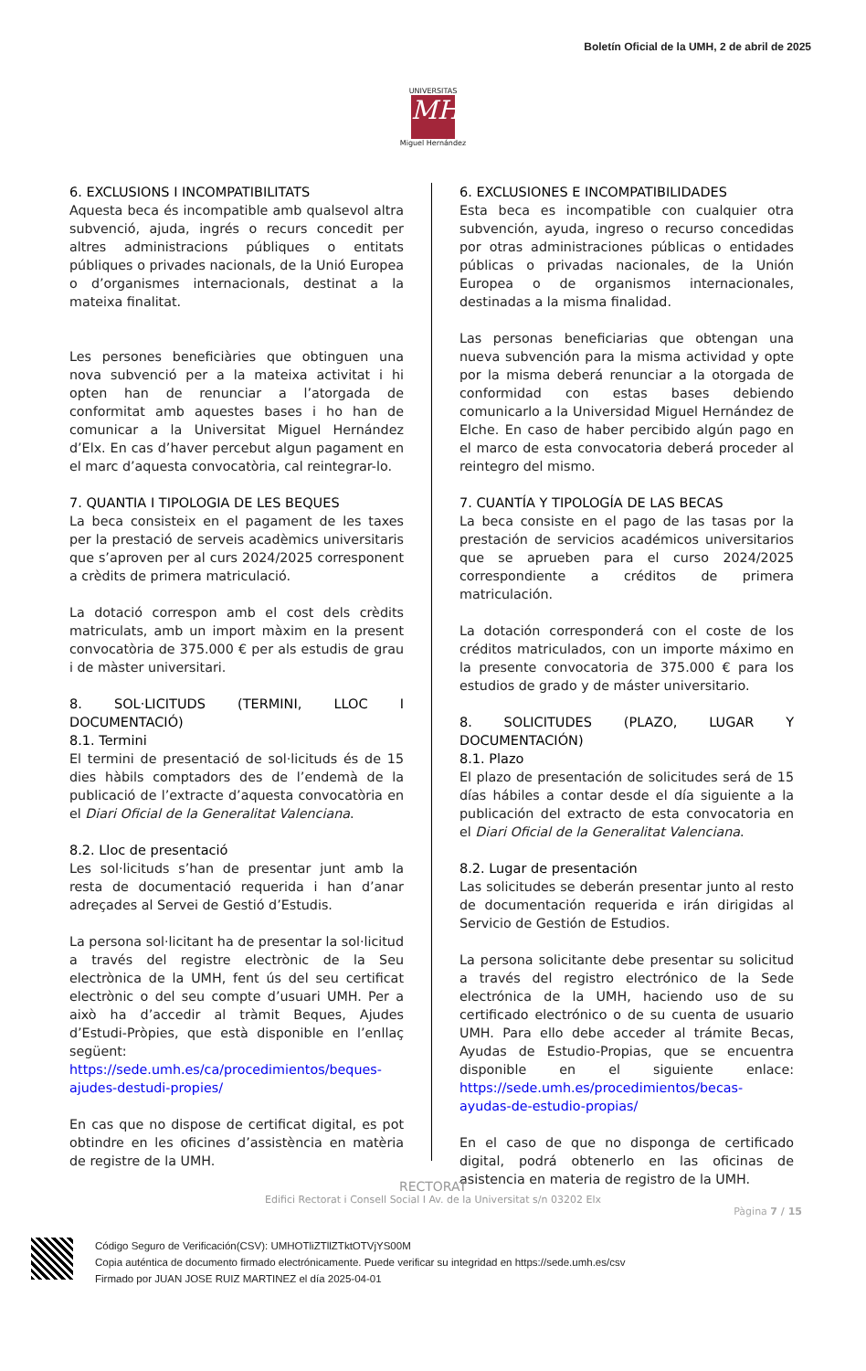Boletín Oficial de la UMH, 2 de abril de 2025
UNIVERSITAS
MH
Miguel Hernández
6. EXCLUSIONS I INCOMPATIBILITATS
Aquesta beca és incompatible amb qualsevol altra subvenció, ajuda, ingrés o recurs concedit per altres administracions públiques o entitats públiques o privades nacionals, de la Unió Europea o d’organismes internacionals, destinat a la mateixa finalitat.
Les persones beneficiàries que obtinguen una nova subvenció per a la mateixa activitat i hi opten han de renunciar a l’atorgada de conformitat amb aquestes bases i ho han de comunicar a la Universitat Miguel Hernández d’Elx. En cas d’haver percebut algun pagament en el marc d’aquesta convocatòria, cal reintegrar-lo.
7. QUANTIA I TIPOLOGIA DE LES BEQUES
La beca consisteix en el pagament de les taxes per la prestació de serveis acadèmics universitaris que s’aproven per al curs 2024/2025 corresponent a crèdits de primera matriculació.
La dotació correspon amb el cost dels crèdits matriculats, amb un import màxim en la present convocatòria de 375.000 € per als estudis de grau i de màster universitari.
8. SOL·LICITUDS (TERMINI, LLOC I DOCUMENTACIÓ)
8.1. Termini
El termini de presentació de sol·licituds és de 15 dies hàbils comptadors des de l’endemà de la publicació de l’extracte d’aquesta convocatòria en el Diari Oficial de la Generalitat Valenciana.
8.2. Lloc de presentació
Les sol·licituds s’han de presentar junt amb la resta de documentació requerida i han d’anar adreçades al Servei de Gestió d’Estudis.
La persona sol·licitant ha de presentar la sol·licitud a través del registre electrònic de la Seu electrònica de la UMH, fent ús del seu certificat electrònic o del seu compte d’usuari UMH. Per a això ha d’accedir al tràmit Beques, Ajudes d’Estudi-Pròpies, que està disponible en l’enllaç següent: https://sede.umh.es/ca/procedimientos/beques-ajudes-destudi-propies/
En cas que no dispose de certificat digital, es pot obtindre en les oficines d’assistència en matèria de registre de la UMH.
6. EXCLUSIONES E INCOMPATIBILIDADES
Esta beca es incompatible con cualquier otra subvención, ayuda, ingreso o recurso concedidas por otras administraciones públicas o entidades públicas o privadas nacionales, de la Unión Europea o de organismos internacionales, destinadas a la misma finalidad.
Las personas beneficiarias que obtengan una nueva subvención para la misma actividad y opte por la misma deberá renunciar a la otorgada de conformidad con estas bases debiendo comunicarlo a la Universidad Miguel Hernández de Elche. En caso de haber percibido algún pago en el marco de esta convocatoria deberá proceder al reintegro del mismo.
7. CUANTÍA Y TIPOLOGÍA DE LAS BECAS
La beca consiste en el pago de las tasas por la prestación de servicios académicos universitarios que se aprueben para el curso 2024/2025 correspondiente a créditos de primera matriculación.
La dotación corresponderá con el coste de los créditos matriculados, con un importe máximo en la presente convocatoria de 375.000 € para los estudios de grado y de máster universitario.
8. SOLICITUDES (PLAZO, LUGAR Y DOCUMENTACIÓN)
8.1. Plazo
El plazo de presentación de solicitudes será de 15 días hábiles a contar desde el día siguiente a la publicación del extracto de esta convocatoria en el Diari Oficial de la Generalitat Valenciana.
8.2. Lugar de presentación
Las solicitudes se deberán presentar junto al resto de documentación requerida e irán dirigidas al Servicio de Gestión de Estudios.
La persona solicitante debe presentar su solicitud a través del registro electrónico de la Sede electrónica de la UMH, haciendo uso de su certificado electrónico o de su cuenta de usuario UMH. Para ello debe acceder al trámite Becas, Ayudas de Estudio-Propias, que se encuentra disponible en el siguiente enlace: https://sede.umh.es/procedimientos/becas-ayudas-de-estudio-propias/
En el caso de que no disponga de certificado digital, podrá obtenerlo en las oficinas de asistencia en materia de registro de la UMH.
RECTORAT
Edifici Rectorat i Consell Social I Av. de la Universitat s/n 03202 Elx
Pàgina 7 / 15
Código Seguro de Verificación(CSV): UMHOTliZTllZTktOTVjYS00M
Copia auténtica de documento firmado electrónicamente. Puede verificar su integridad en https://sede.umh.es/csv
Firmado por JUAN JOSE RUIZ MARTINEZ el día 2025-04-01